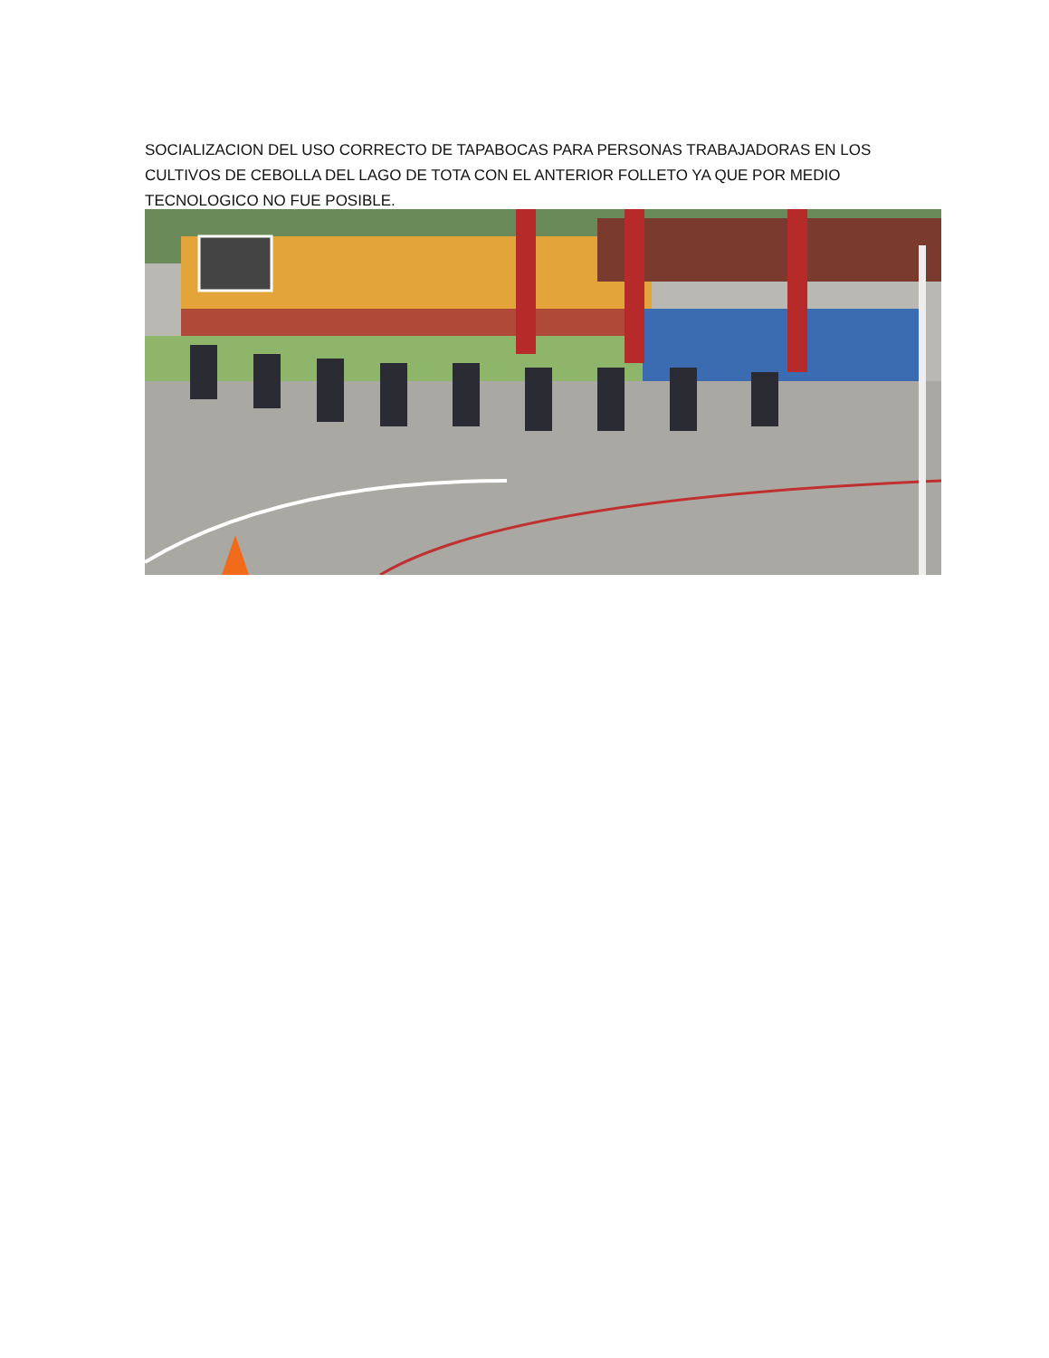SOCIALIZACION DEL USO CORRECTO DE TAPABOCAS PARA PERSONAS TRABAJADORAS EN LOS CULTIVOS DE CEBOLLA DEL LAGO DE TOTA CON EL ANTERIOR FOLLETO YA QUE POR MEDIO TECNOLOGICO NO FUE POSIBLE.